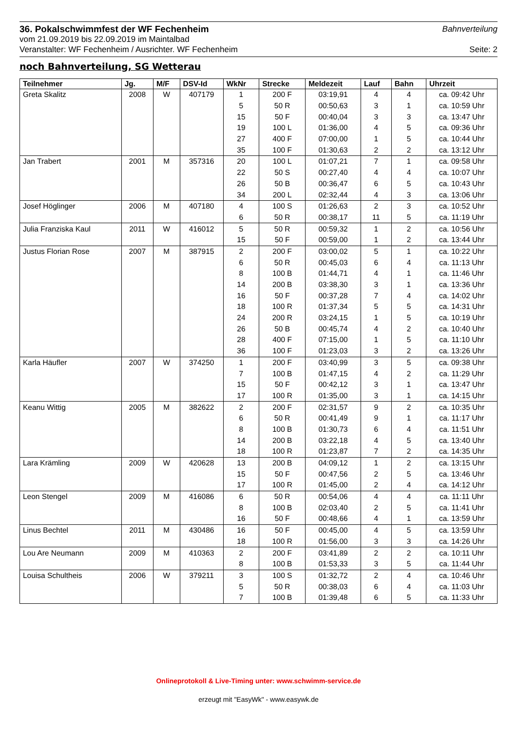36. Pokalschwimmfest der WF Fechenheim
Bahnverteilung
vom 21.09.2019 bis 22.09.2019 im Maintalbad
Veranstalter: WF Fechenheim / Ausrichter. WF Fechenheim Seite: 2
noch Bahnverteilung, SG Wetterau
| Teilnehmer | Jg. | M/F | DSV-Id | WkNr | Strecke | Meldezeit | Lauf | Bahn | Uhrzeit |
| --- | --- | --- | --- | --- | --- | --- | --- | --- | --- |
| Greta Skalitz | 2008 | W | 407179 | 1 | 200 F | 03:19,91 | 4 | 4 | ca. 09:42 Uhr |
| | | | | 5 | 50 R | 00:50,63 | 3 | 1 | ca. 10:59 Uhr |
| | | | | 15 | 50 F | 00:40,04 | 3 | 3 | ca. 13:47 Uhr |
| | | | | 19 | 100 L | 01:36,00 | 4 | 5 | ca. 09:36 Uhr |
| | | | | 27 | 400 F | 07:00,00 | 1 | 5 | ca. 10:44 Uhr |
| | | | | 35 | 100 F | 01:30,63 | 2 | 2 | ca. 13:12 Uhr |
| Jan Trabert | 2001 | M | 357316 | 20 | 100 L | 01:07,21 | 7 | 1 | ca. 09:58 Uhr |
| | | | | 22 | 50 S | 00:27,40 | 4 | 4 | ca. 10:07 Uhr |
| | | | | 26 | 50 B | 00:36,47 | 6 | 5 | ca. 10:43 Uhr |
| | | | | 34 | 200 L | 02:32,44 | 4 | 3 | ca. 13:06 Uhr |
| Josef Höglinger | 2006 | M | 407180 | 4 | 100 S | 01:26,63 | 2 | 3 | ca. 10:52 Uhr |
| | | | | 6 | 50 R | 00:38,17 | 11 | 5 | ca. 11:19 Uhr |
| Julia Franziska Kaul | 2011 | W | 416012 | 5 | 50 R | 00:59,32 | 1 | 2 | ca. 10:56 Uhr |
| | | | | 15 | 50 F | 00:59,00 | 1 | 2 | ca. 13:44 Uhr |
| Justus Florian Rose | 2007 | M | 387915 | 2 | 200 F | 03:00,02 | 5 | 1 | ca. 10:22 Uhr |
| | | | | 6 | 50 R | 00:45,03 | 6 | 4 | ca. 11:13 Uhr |
| | | | | 8 | 100 B | 01:44,71 | 4 | 1 | ca. 11:46 Uhr |
| | | | | 14 | 200 B | 03:38,30 | 3 | 1 | ca. 13:36 Uhr |
| | | | | 16 | 50 F | 00:37,28 | 7 | 4 | ca. 14:02 Uhr |
| | | | | 18 | 100 R | 01:37,34 | 5 | 5 | ca. 14:31 Uhr |
| | | | | 24 | 200 R | 03:24,15 | 1 | 5 | ca. 10:19 Uhr |
| | | | | 26 | 50 B | 00:45,74 | 4 | 2 | ca. 10:40 Uhr |
| | | | | 28 | 400 F | 07:15,00 | 1 | 5 | ca. 11:10 Uhr |
| | | | | 36 | 100 F | 01:23,03 | 3 | 2 | ca. 13:26 Uhr |
| Karla Häufler | 2007 | W | 374250 | 1 | 200 F | 03:40,99 | 3 | 5 | ca. 09:38 Uhr |
| | | | | 7 | 100 B | 01:47,15 | 4 | 2 | ca. 11:29 Uhr |
| | | | | 15 | 50 F | 00:42,12 | 3 | 1 | ca. 13:47 Uhr |
| | | | | 17 | 100 R | 01:35,00 | 3 | 1 | ca. 14:15 Uhr |
| Keanu Wittig | 2005 | M | 382622 | 2 | 200 F | 02:31,57 | 9 | 2 | ca. 10:35 Uhr |
| | | | | 6 | 50 R | 00:41,49 | 9 | 1 | ca. 11:17 Uhr |
| | | | | 8 | 100 B | 01:30,73 | 6 | 4 | ca. 11:51 Uhr |
| | | | | 14 | 200 B | 03:22,18 | 4 | 5 | ca. 13:40 Uhr |
| | | | | 18 | 100 R | 01:23,87 | 7 | 2 | ca. 14:35 Uhr |
| Lara Krämling | 2009 | W | 420628 | 13 | 200 B | 04:09,12 | 1 | 2 | ca. 13:15 Uhr |
| | | | | 15 | 50 F | 00:47,56 | 2 | 5 | ca. 13:46 Uhr |
| | | | | 17 | 100 R | 01:45,00 | 2 | 4 | ca. 14:12 Uhr |
| Leon Stengel | 2009 | M | 416086 | 6 | 50 R | 00:54,06 | 4 | 4 | ca. 11:11 Uhr |
| | | | | 8 | 100 B | 02:03,40 | 2 | 5 | ca. 11:41 Uhr |
| | | | | 16 | 50 F | 00:48,66 | 4 | 1 | ca. 13:59 Uhr |
| Linus Bechtel | 2011 | M | 430486 | 16 | 50 F | 00:45,00 | 4 | 5 | ca. 13:59 Uhr |
| | | | | 18 | 100 R | 01:56,00 | 3 | 3 | ca. 14:26 Uhr |
| Lou Are Neumann | 2009 | M | 410363 | 2 | 200 F | 03:41,89 | 2 | 2 | ca. 10:11 Uhr |
| | | | | 8 | 100 B | 01:53,33 | 3 | 5 | ca. 11:44 Uhr |
| Louisa Schultheis | 2006 | W | 379211 | 3 | 100 S | 01:32,72 | 2 | 4 | ca. 10:46 Uhr |
| | | | | 5 | 50 R | 00:38,03 | 6 | 4 | ca. 11:03 Uhr |
| | | | | 7 | 100 B | 01:39,48 | 6 | 5 | ca. 11:33 Uhr |
Onlineprotokoll & Live-Timing unter: www.schwimm-service.de
erzeugt mit "EasyWk" - www.easywk.de